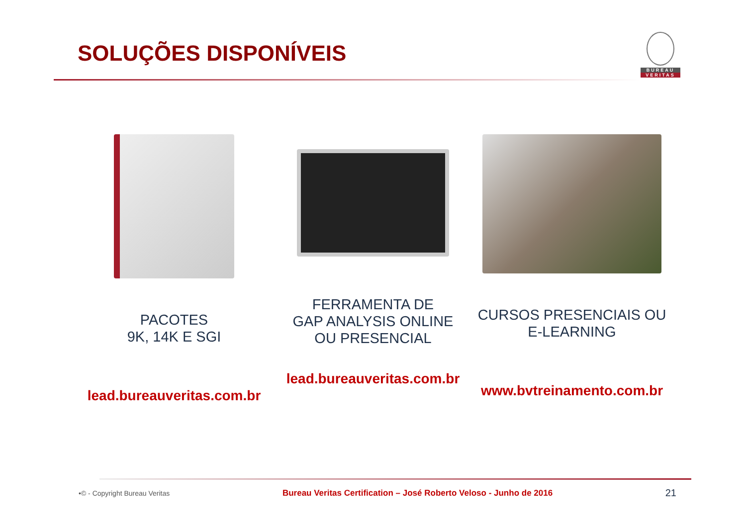SOLUÇÕES DISPONÍVEIS
BUREAU
VERITAS
PACOTES
9K, 14K E SGI
lead.bureauveritas.com.br
FERRAMENTA DE
GAP ANALYSIS ONLINE
OU PRESENCIAL
lead.bureauveritas.com.br
CURSOS PRESENCIAIS OU
E-LEARNING
www.bvtreinamento.com.br
•© - Copyright Bureau Veritas Bureau Veritas Certification – José Roberto Veloso - Junho de 2016 21